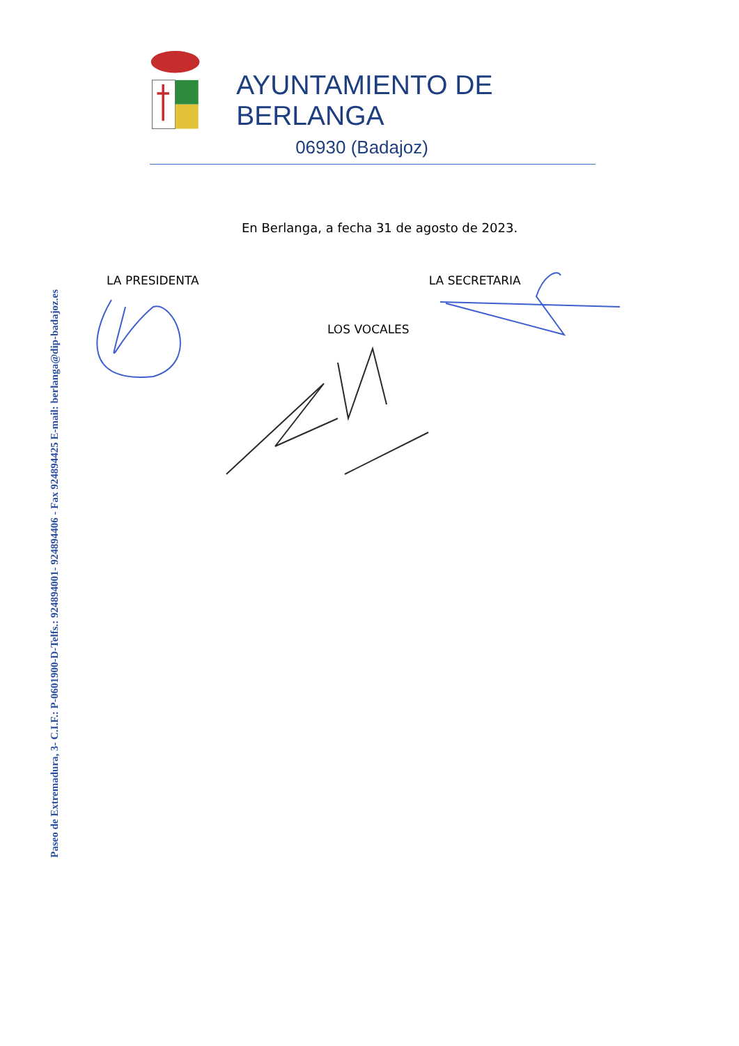Paseo de Extremadura, 3- C.I.F.: P-0601900-D-Telfs.: 924894001- 924894406 - Fax 924894425 E-mail: berlanga@dip-badajoz.es
AYUNTAMIENTO DE BERLANGA
06930 (Badajoz)
En Berlanga, a fecha 31 de agosto de 2023.
LA PRESIDENTA LA SECRETARIA
LOS VOCALES